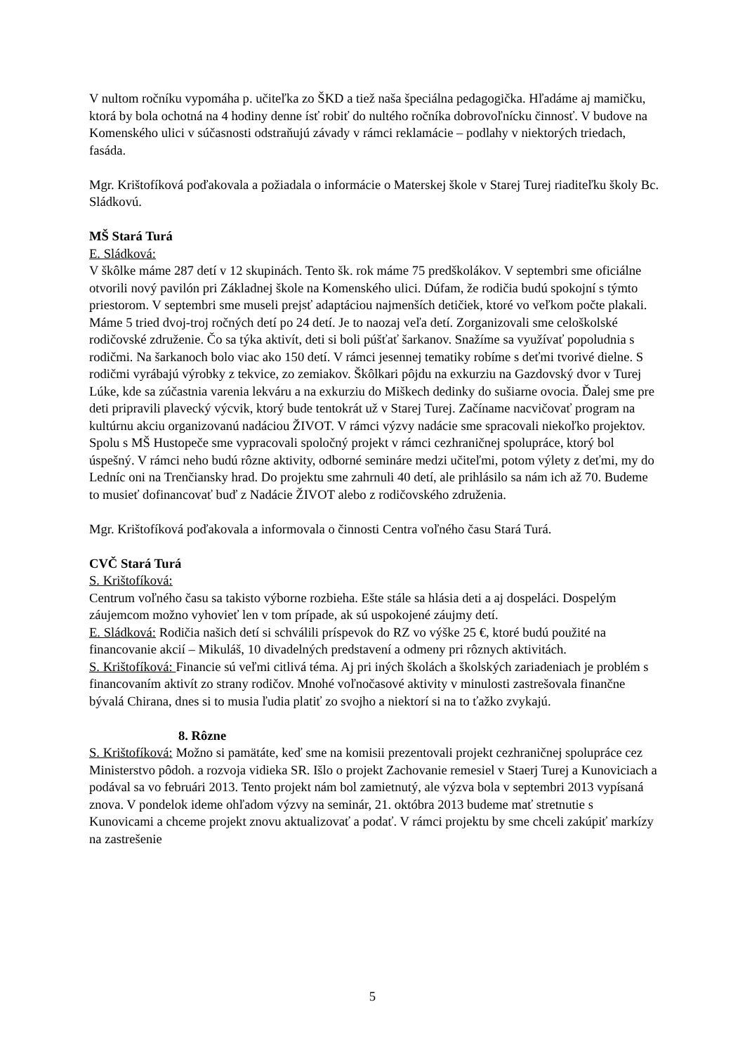V nultom ročníku vypomáha p. učiteľka zo ŠKD a tiež naša špeciálna pedagogička. Hľadáme aj mamičku, ktorá by bola ochotná na 4 hodiny denne ísť robiť do nultého ročníka dobrovoľnícku činnosť. V budove na Komenského ulici v súčasnosti odstraňujú závady v rámci reklamácie – podlahy v niektorých triedach, fasáda.
Mgr. Krištofíková poďakovala a požiadala o informácie o Materskej škole v Starej Turej riaditeľku školy Bc. Sládkovú.
MŠ Stará Turá
E. Sládková:
V škôlke máme 287 detí v 12 skupinách. Tento šk. rok máme 75 predškolákov. V septembri sme oficiálne otvorili nový pavilón pri Základnej škole na Komenského ulici. Dúfam, že rodičia budú spokojní s týmto priestorom. V septembri sme museli prejsť adaptáciou najmenších detičiek, ktoré vo veľkom počte plakali. Máme 5 tried dvoj-troj ročných detí po 24 detí. Je to naozaj veľa detí. Zorganizovali sme celoškolské rodičovské združenie. Čo sa týka aktivít, deti si boli púšťať šarkanov. Snažíme sa využívať popoludnia s rodičmi. Na šarkanoch bolo viac ako 150 detí. V rámci jesennej tematiky robíme s deťmi tvorivé dielne. S rodičmi vyrábajú výrobky z tekvice, zo zemiakov. Škôlkari pôjdu na exkurziu na Gazdovský dvor v Turej Lúke, kde sa zúčastnia varenia lekváru a na exkurziu do Miškech dedinky do sušiarne ovocia. Ďalej sme pre deti pripravili plavecký výcvik, ktorý bude tentokrát už v Starej Turej. Začíname nacvičovať program na kultúrnu akciu organizovanú nadáciou ŽIVOT. V rámci výzvy nadácie sme spracovali niekoľko projektov. Spolu s MŠ Hustopeče sme vypracovali spoločný projekt v rámci cezhraničnej spolupráce, ktorý bol úspešný. V rámci neho budú rôzne aktivity, odborné semináre medzi učiteľmi, potom výlety z deťmi, my do Ledníc oni na Trenčiansky hrad. Do projektu sme zahrnuli 40 detí, ale prihlásilo sa nám ich až 70. Budeme to musieť dofinancovať buď z Nadácie ŽIVOT alebo z rodičovského združenia.
Mgr. Krištofíková poďakovala a informovala o činnosti Centra voľného času Stará Turá.
CVČ Stará Turá
S. Krištofíková:
Centrum voľného času sa takisto výborne rozbieha. Ešte stále sa hlásia deti a aj dospeláci. Dospelým záujemcom možno vyhovieť len v tom prípade, ak sú uspokojené záujmy detí.
E. Sládková: Rodičia našich detí si schválili príspevok do RZ vo výške 25 €, ktoré budú použité na financovanie akcií – Mikuláš, 10 divadelných predstavení a odmeny pri rôznych aktivitách.
S. Krištofíková: Financie sú veľmi citlivá téma. Aj pri iných školách a školských zariadeniach je problém s financovaním aktivít zo strany rodičov. Mnohé voľnočasové aktivity v minulosti zastrešovala finančne bývalá Chirana, dnes si to musia ľudia platiť zo svojho a niektorí si na to ťažko zvykajú.
8. Rôzne
S. Krištofíková: Možno si pamätáte, keď sme na komisii prezentovali projekt cezhraničnej spolupráce cez Ministerstvo pôdoh. a rozvoja vidieka SR. Išlo o projekt Zachovanie remesiel v Staerj Turej a Kunoviciach a podával sa vo februári 2013. Tento projekt nám bol zamietnutý, ale výzva bola v septembri 2013 vypísaná znova. V pondelok ideme ohľadom výzvy na seminár, 21. októbra 2013 budeme mať stretnutie s Kunovicami a chceme projekt znovu aktualizovať a podať. V rámci projektu by sme chceli zakúpiť markízy na zastrešenie
5